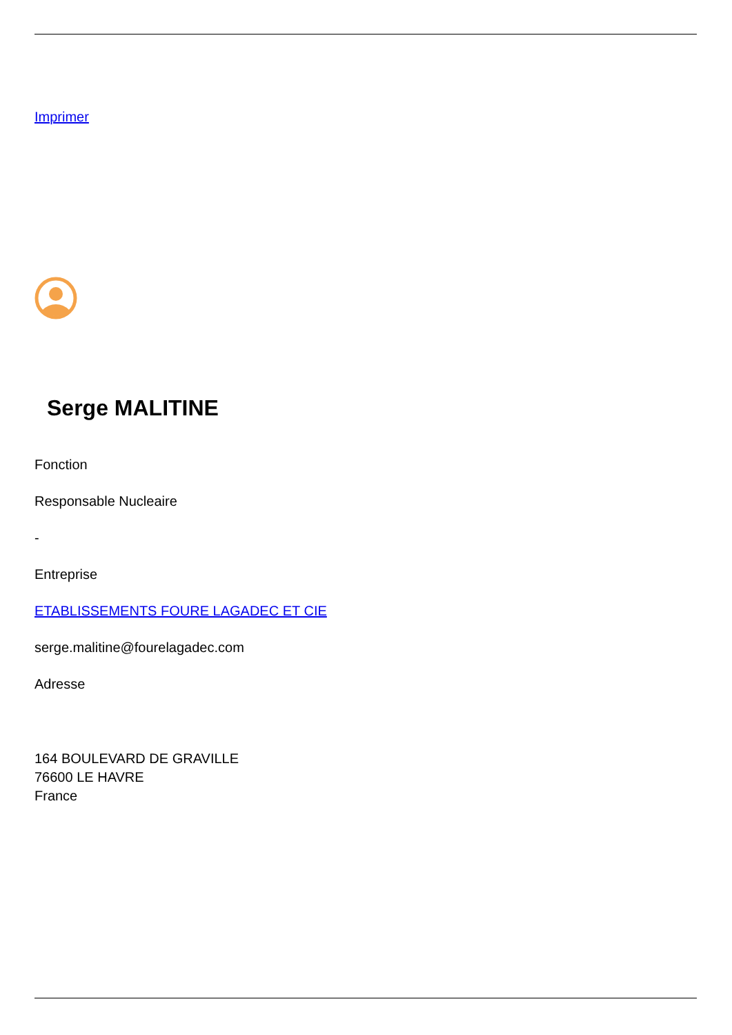Imprimer
Serge MALITINE
Fonction
Responsable Nucleaire
-
Entreprise
ETABLISSEMENTS FOURE LAGADEC ET CIE
serge.malitine@fourelagadec.com
Adresse
164 BOULEVARD DE GRAVILLE
76600 LE HAVRE
France